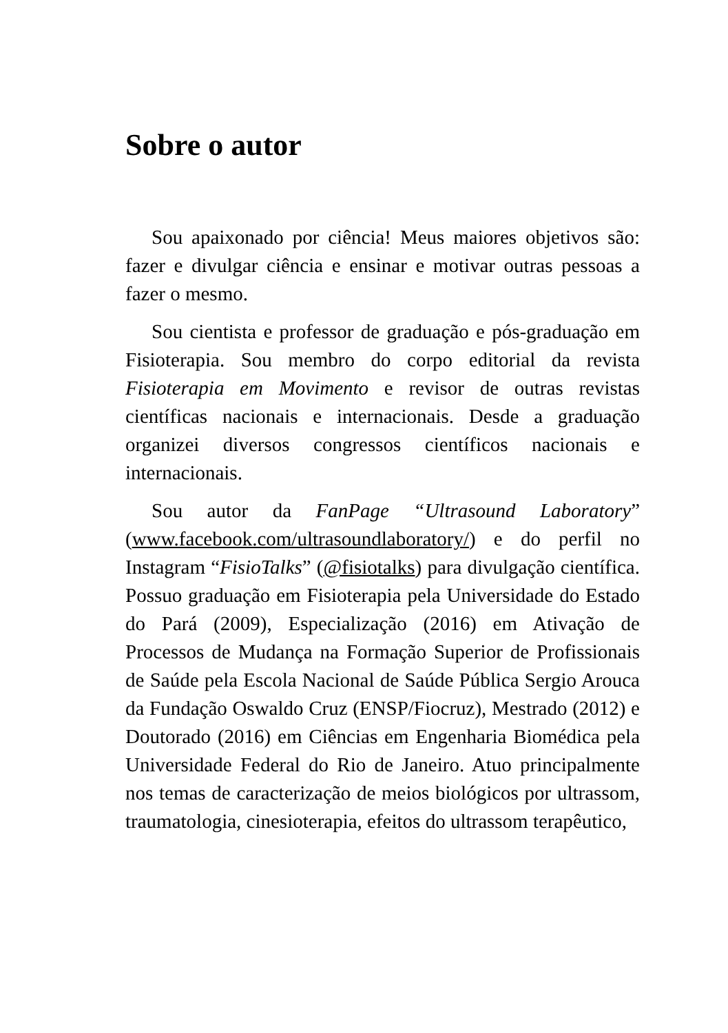Sobre o autor
Sou apaixonado por ciência! Meus maiores objetivos são: fazer e divulgar ciência e ensinar e motivar outras pessoas a fazer o mesmo.
Sou cientista e professor de graduação e pós-graduação em Fisioterapia. Sou membro do corpo editorial da revista Fisioterapia em Movimento e revisor de outras revistas científicas nacionais e internacionais. Desde a graduação organizei diversos congressos científicos nacionais e internacionais.
Sou autor da FanPage “Ultrasound Laboratory” (www.facebook.com/ultrasoundlaboratory/) e do perfil no Instagram “FisioTalks” (@fisiotalks) para divulgação científica. Possuo graduação em Fisioterapia pela Universidade do Estado do Pará (2009), Especialização (2016) em Ativação de Processos de Mudança na Formação Superior de Profissionais de Saúde pela Escola Nacional de Saúde Pública Sergio Arouca da Fundação Oswaldo Cruz (ENSP/Fiocruz), Mestrado (2012) e Doutorado (2016) em Ciências em Engenharia Biomédica pela Universidade Federal do Rio de Janeiro. Atuo principalmente nos temas de caracterização de meios biológicos por ultrassom, traumatologia, cinesioterapia, efeitos do ultrassom terapêutico,